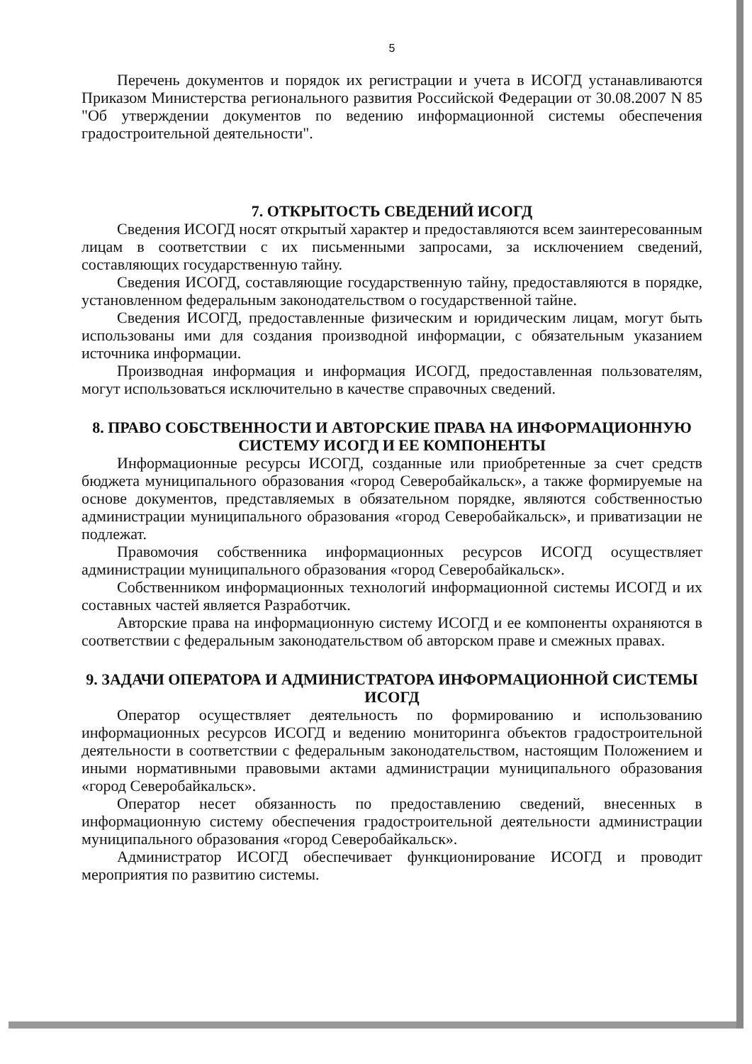5
Перечень документов и порядок их регистрации и учета в ИСОГД устанавливаются Приказом Министерства регионального развития Российской Федерации от 30.08.2007 N 85 "Об утверждении документов по ведению информационной системы обеспечения градостроительной деятельности".
7. ОТКРЫТОСТЬ СВЕДЕНИЙ ИСОГД
Сведения ИСОГД носят открытый характер и предоставляются всем заинтересованным лицам в соответствии с их письменными запросами, за исключением сведений, составляющих государственную тайну.
Сведения ИСОГД, составляющие государственную тайну, предоставляются в порядке, установленном федеральным законодательством о государственной тайне.
Сведения ИСОГД, предоставленные физическим и юридическим лицам, могут быть использованы ими для создания производной информации, с обязательным указанием источника информации.
Производная информация и информация ИСОГД, предоставленная пользователям, могут использоваться исключительно в качестве справочных сведений.
8. ПРАВО СОБСТВЕННОСТИ И АВТОРСКИЕ ПРАВА НА ИНФОРМАЦИОННУЮ СИСТЕМУ ИСОГД И ЕЕ КОМПОНЕНТЫ
Информационные ресурсы ИСОГД, созданные или приобретенные за счет средств бюджета муниципального образования «город Северобайкальск», а также формируемые на основе документов, представляемых в обязательном порядке, являются собственностью администрации муниципального образования «город Северобайкальск», и приватизации не подлежат.
Правомочия собственника информационных ресурсов ИСОГД осуществляет администрации муниципального образования «город Северобайкальск».
Собственником информационных технологий информационной системы ИСОГД и их составных частей является Разработчик.
Авторские права на информационную систему ИСОГД и ее компоненты охраняются в соответствии с федеральным законодательством об авторском праве и смежных правах.
9. ЗАДАЧИ ОПЕРАТОРА И АДМИНИСТРАТОРА ИНФОРМАЦИОННОЙ СИСТЕМЫ ИСОГД
Оператор осуществляет деятельность по формированию и использованию информационных ресурсов ИСОГД и ведению мониторинга объектов градостроительной деятельности в соответствии с федеральным законодательством, настоящим Положением и иными нормативными правовыми актами администрации муниципального образования «город Северобайкальск».
Оператор несет обязанность по предоставлению сведений, внесенных в информационную систему обеспечения градостроительной деятельности администрации муниципального образования «город Северобайкальск».
Администратор ИСОГД обеспечивает функционирование ИСОГД и проводит мероприятия по развитию системы.